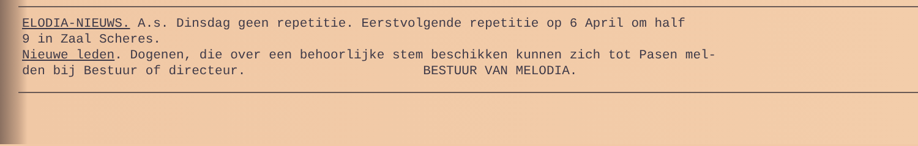ELODIA-NIEUWS. A.s. Dinsdag geen repetitie. Eerstvolgende repetitie op 6 April om half 9 in Zaal Scheres. Nieuwe leden. Dogenen, die over een behoorlijke stem beschikken kunnen zich tot Pasen mel- den bij Bestuur of directeur. BESTUUR VAN MELODIA.